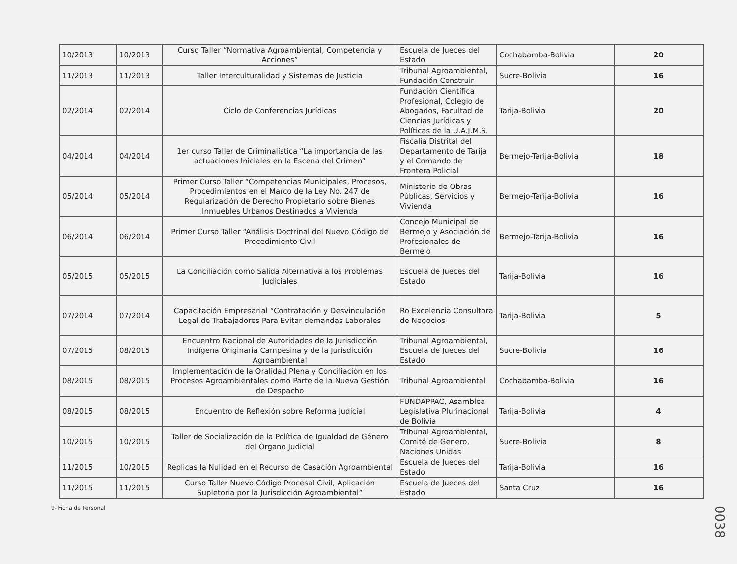| 10/2013 | 10/2013 | Curso Taller “Normativa Agroambiental, Competencia y Acciones” | Escuela de Jueces del Estado | Cochabamba-Bolivia | 20 |
| 11/2013 | 11/2013 | Taller Interculturalidad y Sistemas de Justicia | Tribunal Agroambiental, Fundación Construir | Sucre-Bolivia | 16 |
| 02/2014 | 02/2014 | Ciclo de Conferencias Jurídicas | Fundación Científica Profesional, Colegio de Abogados, Facultad de Ciencias Jurídicas y Políticas de la U.A.J.M.S. | Tarija-Bolivia | 20 |
| 04/2014 | 04/2014 | 1er curso Taller de Criminalística “La importancia de las actuaciones Iniciales en la Escena del Crimen” | Fiscalía Distrital del Departamento de Tarija y el Comando de Frontera Policial | Bermejo-Tarija-Bolivia | 18 |
| 05/2014 | 05/2014 | Primer Curso Taller “Competencias Municipales, Procesos, Procedimientos en el Marco de la Ley No. 247 de Regularización de Derecho Propietario sobre Bienes Inmuebles Urbanos Destinados a Vivienda | Ministerio de Obras Públicas, Servicios y Vivienda | Bermejo-Tarija-Bolivia | 16 |
| 06/2014 | 06/2014 | Primer Curso Taller “Análisis Doctrinal del Nuevo Código de Procedimiento Civil | Concejo Municipal de Bermejo y Asociación de Profesionales de Bermejo | Bermejo-Tarija-Bolivia | 16 |
| 05/2015 | 05/2015 | La Conciliación como Salida Alternativa a los Problemas Judiciales | Escuela de Jueces del Estado | Tarija-Bolivia | 16 |
| 07/2014 | 07/2014 | Capacitación Empresarial “Contratación y Desvinculación Legal de Trabajadores Para Evitar demandas Laborales | Ro Excelencia Consultora de Negocios | Tarija-Bolivia | 5 |
| 07/2015 | 08/2015 | Encuentro Nacional de Autoridades de la Jurisdicción Indígena Originaria Campesina y de la Jurisdicción Agroambiental | Tribunal Agroambiental, Escuela de Jueces del Estado | Sucre-Bolivia | 16 |
| 08/2015 | 08/2015 | Implementación de la Oralidad Plena y Conciliación en los Procesos Agroambientales como Parte de la Nueva Gestión de Despacho | Tribunal Agroambiental | Cochabamba-Bolivia | 16 |
| 08/2015 | 08/2015 | Encuentro de Reflexión sobre Reforma Judicial | FUNDAPPAC, Asamblea Legislativa Plurinacional de Bolivia | Tarija-Bolivia | 4 |
| 10/2015 | 10/2015 | Taller de Socialización de la Política de Igualdad de Género del Órgano Judicial | Tribunal Agroambiental, Comité de Genero, Naciones Unidas | Sucre-Bolivia | 8 |
| 11/2015 | 10/2015 | Replicas la Nulidad en el Recurso de Casación Agroambiental | Escuela de Jueces del Estado | Tarija-Bolivia | 16 |
| 11/2015 | 11/2015 | Curso Taller Nuevo Código Procesal Civil, Aplicación Supletoria por la Jurisdicción Agroambiental” | Escuela de Jueces del Estado | Santa Cruz | 16 |
9- Ficha de Personal
0038